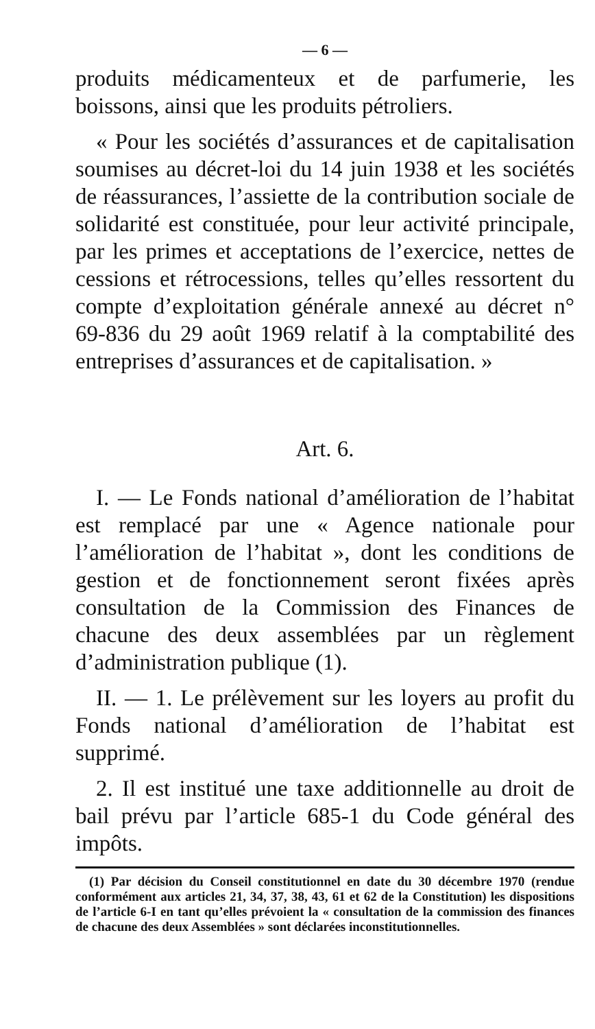— 6 —
produits médicamenteux et de parfumerie, les boissons, ainsi que les produits pétroliers.
« Pour les sociétés d’assurances et de capitalisation soumises au décret-loi du 14 juin 1938 et les sociétés de réassurances, l’assiette de la contribution sociale de solidarité est constituée, pour leur activité principale, par les primes et acceptations de l’exercice, nettes de cessions et rétrocessions, telles qu’elles ressortent du compte d’exploitation générale annexé au décret n° 69-836 du 29 août 1969 relatif à la comptabilité des entreprises d’assurances et de capitalisation. »
Art. 6.
I. — Le Fonds national d’amélioration de l’habitat est remplacé par une « Agence nationale pour l’amélioration de l’habitat », dont les conditions de gestion et de fonctionnement seront fixées après consultation de la Commission des Finances de chacune des deux assemblées par un règlement d’administration publique (1).
II. — 1. Le prélèvement sur les loyers au profit du Fonds national d’amélioration de l’habitat est supprimé.
2. Il est institué une taxe additionnelle au droit de bail prévu par l’article 685-1 du Code général des impôts.
(1) Par décision du Conseil constitutionnel en date du 30 décembre 1970 (rendue conformément aux articles 21, 34, 37, 38, 43, 61 et 62 de la Constitution) les dispositions de l’article 6-I en tant qu’elles prévoient la « consultation de la commission des finances de chacune des deux Assemblées » sont déclarées inconstitutionnelles.